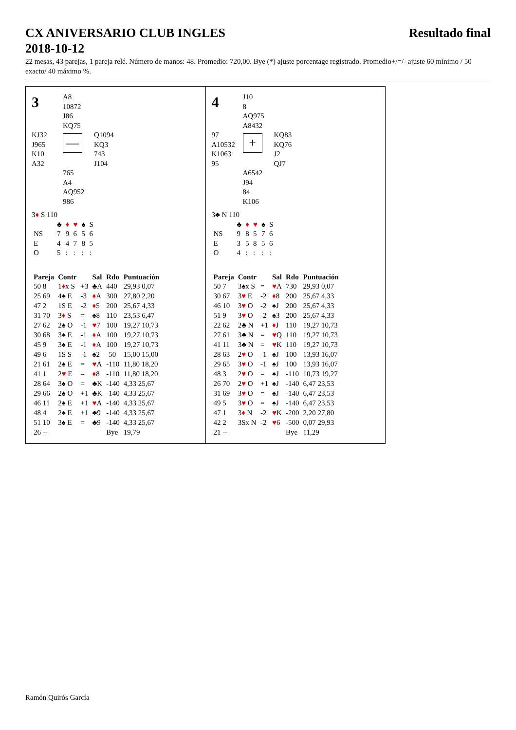CX ANIVERSARIO CLUB INGLES
2018-10-12
Resultado final
22 mesas, 43 parejas, 1 pareja relé. Número de manos: 48. Promedio: 720,00. Bye (*) ajuste porcentage registrado. Promedio+/=/- ajuste 60 mínimo / 50 exacto/ 40 máximo %.
3
A8
10872
J86
KQ75
KJ32
J965
K10
A32
—
Q1094
KQ3
743
J104
765
A4
AQ952
986
3♦ S 110
| | ♣ | ♦ | ♥ | ♠ | S |
| NS | 7 | 9 | 6 | 5 | 6 |
| E | 4 | 4 | 7 | 8 | 5 |
| O | 5 | : | : | : | : |
| Pareja | Contr | | Sal | Rdo | Puntuación |
| --- | --- | --- | --- | --- | --- |
| 50 8 | 1 ♦ x S | +3 | ♣A | 440 | 29,93 0,07 |
| 25 69 | 4♠ E | -3 | ♦ A | 300 | 27,80 2,20 |
| 47 2 | 1S E | -2 | ♦ 5 | 200 | 25,67 4,33 |
| 31 70 | 3 ♦ S | = | ♠8 | 110 | 23,53 6,47 |
| 27 62 | 2♠ O | -1 | ♥ 7 | 100 | 19,27 10,73 |
| 30 68 | 3♠ E | -1 | ♦ A | 100 | 19,27 10,73 |
| 45 9 | 3♠ E | -1 | ♦ A | 100 | 19,27 10,73 |
| 49 6 | 1S S | -1 | ♠2 | -50 | 15,00 15,00 |
| 21 61 | 2♠ E | = | ♥ A | -110 | 11,80 18,20 |
| 41 1 | 2 ♥ E | = | ♦ 8 | -110 | 11,80 18,20 |
| 28 64 | 3♠ O | = | ♣K | -140 | 4,33 25,67 |
| 29 66 | 2♠ O | +1 | ♣K | -140 | 4,33 25,67 |
| 46 11 | 2♠ E | +1 | ♥ A | -140 | 4,33 25,67 |
| 48 4 | 2♠ E | +1 | ♣9 | -140 | 4,33 25,67 |
| 51 10 | 3♠ E | = | ♣9 | -140 | 4,33 25,67 |
| 26 -- | | | | Bye | 19,79 |
4
J10
8
AQ975
A8432
97
A10532
K1063
95
+
KQ83
KQ76
J2
QJ7
A6542
J94
84
K106
3♣ N 110
| | ♣ | ♦ | ♥ | ♠ | S |
| NS | 9 | 8 | 5 | 7 | 6 |
| E | 3 | 5 | 8 | 5 | 6 |
| O | 4 | : | : | : | : |
| Pareja | Contr | | Sal | Rdo | Puntuación |
| --- | --- | --- | --- | --- | --- |
| 50 7 | 3♠x S | = | ♥ A | 730 | 29,93 0,07 |
| 30 67 | 3 ♥ E | -2 | ♦ 8 | 200 | 25,67 4,33 |
| 46 10 | 3 ♥ O | -2 | ♠J | 200 | 25,67 4,33 |
| 51 9 | 3 ♥ O | -2 | ♠3 | 200 | 25,67 4,33 |
| 22 62 | 2♣ N | +1 | ♦ J | 110 | 19,27 10,73 |
| 27 61 | 3♣ N | = | ♥ Q | 110 | 19,27 10,73 |
| 41 11 | 3♣ N | = | ♥ K | 110 | 19,27 10,73 |
| 28 63 | 2 ♥ O | -1 | ♠J | 100 | 13,93 16,07 |
| 29 65 | 3 ♥ O | -1 | ♠J | 100 | 13,93 16,07 |
| 48 3 | 2 ♥ O | = | ♠J | -110 | 10,73 19,27 |
| 26 70 | 2 ♥ O | +1 | ♠J | -140 | 6,47 23,53 |
| 31 69 | 3 ♥ O | = | ♠J | -140 | 6,47 23,53 |
| 49 5 | 3 ♥ O | = | ♠J | -140 | 6,47 23,53 |
| 47 1 | 3 ♦ N | -2 | ♥ K | -200 | 2,20 27,80 |
| 42 2 | 3Sx N | -2 | ♥ 6 | -500 | 0,07 29,93 |
| 21 -- | | | | Bye | 11,29 |
Ramón Quirós García